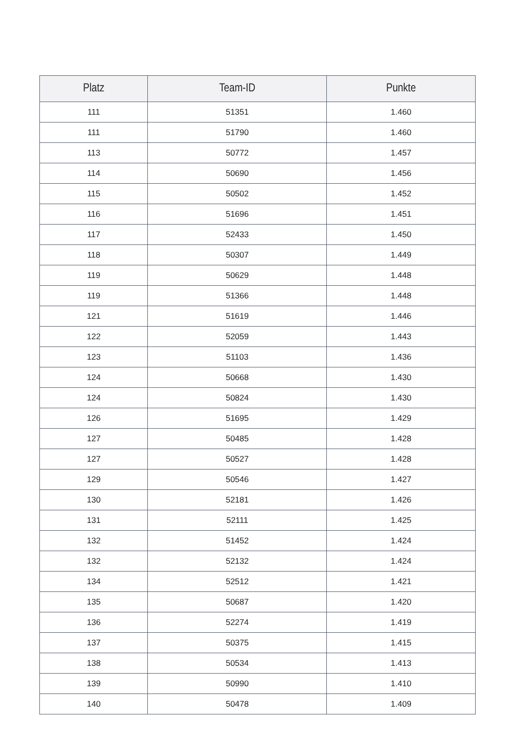| Platz | Team-ID | Punkte |
| --- | --- | --- |
| 111 | 51351 | 1.460 |
| 111 | 51790 | 1.460 |
| 113 | 50772 | 1.457 |
| 114 | 50690 | 1.456 |
| 115 | 50502 | 1.452 |
| 116 | 51696 | 1.451 |
| 117 | 52433 | 1.450 |
| 118 | 50307 | 1.449 |
| 119 | 50629 | 1.448 |
| 119 | 51366 | 1.448 |
| 121 | 51619 | 1.446 |
| 122 | 52059 | 1.443 |
| 123 | 51103 | 1.436 |
| 124 | 50668 | 1.430 |
| 124 | 50824 | 1.430 |
| 126 | 51695 | 1.429 |
| 127 | 50485 | 1.428 |
| 127 | 50527 | 1.428 |
| 129 | 50546 | 1.427 |
| 130 | 52181 | 1.426 |
| 131 | 52111 | 1.425 |
| 132 | 51452 | 1.424 |
| 132 | 52132 | 1.424 |
| 134 | 52512 | 1.421 |
| 135 | 50687 | 1.420 |
| 136 | 52274 | 1.419 |
| 137 | 50375 | 1.415 |
| 138 | 50534 | 1.413 |
| 139 | 50990 | 1.410 |
| 140 | 50478 | 1.409 |